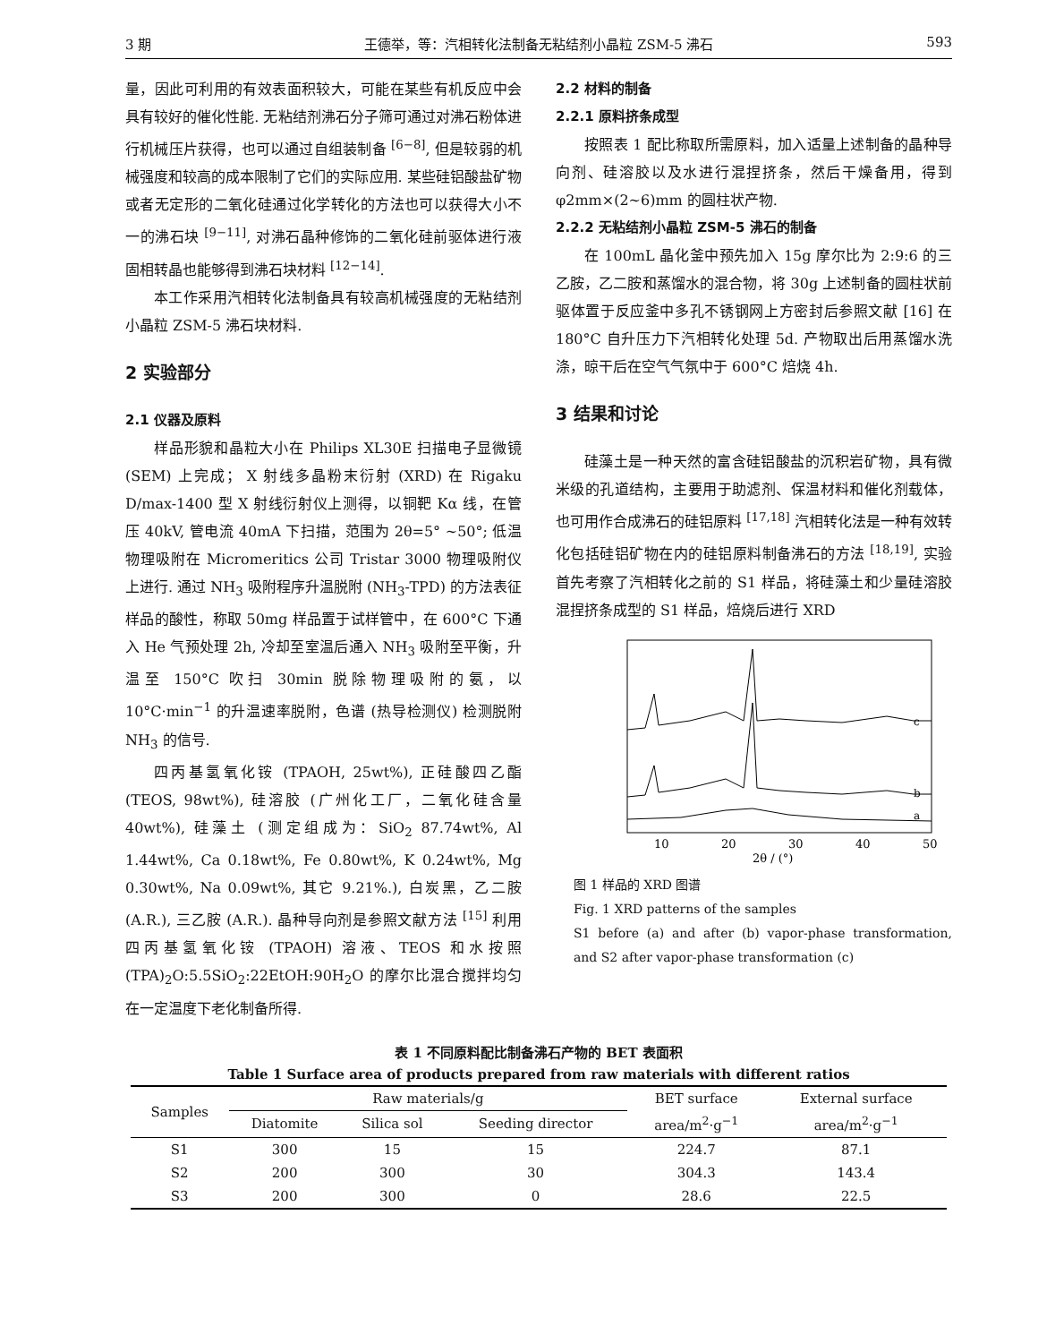3 期 王德举，等：汽相转化法制备无粘结剂小晶粒 ZSM-5 沸石 593
量，因此可利用的有效表面积较大，可能在某些有机反应中会具有较好的催化性能. 无粘结剂沸石分子筛可通过对沸石粉体进行机械压片获得，也可以通过自组装制备 <sup>[6−8]</sup>, 但是较弱的机械强度和较高的成本限制了它们的实际应用. 某些硅铝酸盐矿物或者无定形的二氧化硅通过化学转化的方法也可以获得大小不一的沸石块 <sup>[9−11]</sup>, 对沸石晶种修饰的二氧化硅前驱体进行液固相转晶也能够得到沸石块材料 <sup>[12−14]</sup>.
本工作采用汽相转化法制备具有较高机械强度的无粘结剂小晶粒 ZSM-5 沸石块材料.
2 实验部分
2.1 仪器及原料
样品形貌和晶粒大小在 Philips XL30E 扫描电子显微镜 (SEM) 上完成； X 射线多晶粉末衍射 (XRD) 在 Rigaku D/max-1400 型 X 射线衍射仪上测得，以铜靶 Kα 线，在管压 40kV, 管电流 40mA 下扫描，范围为 2θ=5° ∼50°; 低温物理吸附在 Micromeritics 公司 Tristar 3000 物理吸附仪上进行. 通过 NH<sub>3</sub> 吸附程序升温脱附 (NH<sub>3</sub>-TPD) 的方法表征样品的酸性，称取 50mg 样品置于试样管中，在 600°C 下通入 He 气预处理 2h, 冷却至室温后通入 NH<sub>3</sub> 吸附至平衡，升温至 150°C 吹扫 30min 脱除物理吸附的氨，以 10°C·min<sup>−1</sup> 的升温速率脱附，色谱 (热导检测仪) 检测脱附 NH<sub>3</sub> 的信号.
四丙基氢氧化铵 (TPAOH, 25wt%), 正硅酸四乙酯 (TEOS, 98wt%), 硅溶胶 (广州化工厂，二氧化硅含量 40wt%), 硅藻土 (测定组成为：SiO<sub>2</sub> 87.74wt%, Al 1.44wt%, Ca 0.18wt%, Fe 0.80wt%, K 0.24wt%, Mg 0.30wt%, Na 0.09wt%, 其它 9.21%.), 白炭黑，乙二胺 (A.R.), 三乙胺 (A.R.). 晶种导向剂是参照文献方法 <sup>[15]</sup> 利用四丙基氢氧化铵 (TPAOH) 溶液、TEOS 和水按照 (TPA)<sub>2</sub>O:5.5SiO<sub>2</sub>:22EtOH:90H<sub>2</sub>O 的摩尔比混合搅拌均匀在一定温度下老化制备所得.
2.2 材料的制备
2.2.1 原料挤条成型
按照表 1 配比称取所需原料，加入适量上述制备的晶种导向剂、硅溶胶以及水进行混捏挤条，然后干燥备用，得到 φ2mm×(2∼6)mm 的圆柱状产物.
2.2.2 无粘结剂小晶粒 ZSM-5 沸石的制备
在 100mL 晶化釜中预先加入 15g 摩尔比为 2:9:6 的三乙胺，乙二胺和蒸馏水的混合物，将 30g 上述制备的圆柱状前驱体置于反应釜中多孔不锈钢网上方密封后参照文献 [16] 在 180°C 自升压力下汽相转化处理 5d. 产物取出后用蒸馏水洗涤，晾干后在空气气氛中于 600°C 焙烧 4h.
3 结果和讨论
硅藻土是一种天然的富含硅铝酸盐的沉积岩矿物，具有微米级的孔道结构，主要用于助滤剂、保温材料和催化剂载体，也可用作合成沸石的硅铝原料 <sup>[17,18]</sup> 汽相转化法是一种有效转化包括硅铝矿物在内的硅铝原料制备沸石的方法 <sup>[18,19]</sup>, 实验首先考察了汽相转化之前的 S1 样品，将硅藻土和少量硅溶胶混捏挤条成型的 S1 样品，焙烧后进行 XRD
c
b
a
10
20
30
40
50
2θ / (°)
图 1 样品的 XRD 图谱
Fig. 1 XRD patterns of the samples
S1 before (a) and after (b) vapor-phase transformation, and S2 after vapor-phase transformation (c)
表 1 不同原料配比制备沸石产物的 BET 表面积
Table 1 Surface area of products prepared from raw materials with different ratios
| Samples | Raw materials/g | | | BET surface | External surface |
| --- | --- | --- | --- | --- | --- |
| | Diatomite | Silica sol | Seeding director | area/m<sup>2</sup>·g<sup>−1</sup> | area/m<sup>2</sup>·g<sup>−1</sup> |
| S1 | 300 | 15 | 15 | 224.7 | 87.1 |
| S2 | 200 | 300 | 30 | 304.3 | 143.4 |
| S3 | 200 | 300 | 0 | 28.6 | 22.5 |